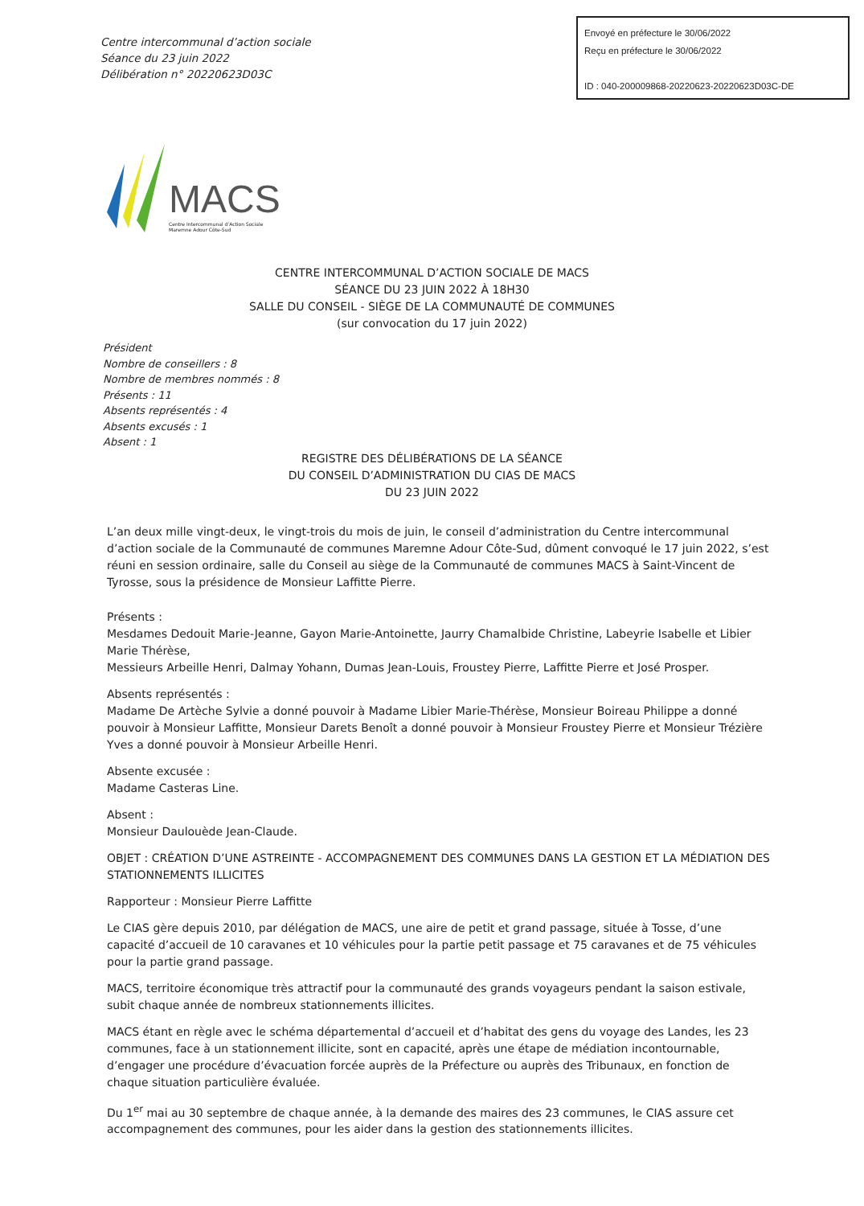Centre intercommunal d’action sociale
Séance du 23 juin 2022
Délibération n° 20220623D03C
Envoyé en préfecture le 30/06/2022
Reçu en préfecture le 30/06/2022
ID : 040-200009868-20220623-20220623D03C-DE
MACS
Centre Intercommunal d’Action Sociale
Maremne Adour Côte-Sud
CENTRE INTERCOMMUNAL D’ACTION SOCIALE DE MACS
SÉANCE DU 23 JUIN 2022 À 18H30
SALLE DU CONSEIL - SIÈGE DE LA COMMUNAUTÉ DE COMMUNES
(sur convocation du 17 juin 2022)
Président
Nombre de conseillers : 8
Nombre de membres nommés : 8
Présents : 11
Absents représentés : 4
Absents excusés : 1
Absent : 1
REGISTRE DES DÉLIBÉRATIONS DE LA SÉANCE
DU CONSEIL D’ADMINISTRATION DU CIAS DE MACS
DU 23 JUIN 2022
L’an deux mille vingt-deux, le vingt-trois du mois de juin, le conseil d’administration du Centre intercommunal d’action sociale de la Communauté de communes Maremne Adour Côte-Sud, dûment convoqué le 17 juin 2022, s’est réuni en session ordinaire, salle du Conseil au siège de la Communauté de communes MACS à Saint-Vincent de Tyrosse, sous la présidence de Monsieur Laffitte Pierre.
Présents :
Mesdames Dedouit Marie-Jeanne, Gayon Marie-Antoinette, Jaurry Chamalbide Christine, Labeyrie Isabelle et Libier Marie Thérèse,
Messieurs Arbeille Henri, Dalmay Yohann, Dumas Jean-Louis, Froustey Pierre, Laffitte Pierre et José Prosper.
Absents représentés :
Madame De Artèche Sylvie a donné pouvoir à Madame Libier Marie-Thérèse, Monsieur Boireau Philippe a donné pouvoir à Monsieur Laffitte, Monsieur Darets Benoît a donné pouvoir à Monsieur Froustey Pierre et Monsieur Trézière Yves a donné pouvoir à Monsieur Arbeille Henri.
Absente excusée :
Madame Casteras Line.
Absent :
Monsieur Daulouède Jean-Claude.
OBJET : CRÉATION D’UNE ASTREINTE - ACCOMPAGNEMENT DES COMMUNES DANS LA GESTION ET LA MÉDIATION DES STATIONNEMENTS ILLICITES
Rapporteur : Monsieur Pierre Laffitte
Le CIAS gère depuis 2010, par délégation de MACS, une aire de petit et grand passage, située à Tosse, d’une capacité d’accueil de 10 caravanes et 10 véhicules pour la partie petit passage et 75 caravanes et de 75 véhicules pour la partie grand passage.
MACS, territoire économique très attractif pour la communauté des grands voyageurs pendant la saison estivale, subit chaque année de nombreux stationnements illicites.
MACS étant en règle avec le schéma départemental d’accueil et d’habitat des gens du voyage des Landes, les 23 communes, face à un stationnement illicite, sont en capacité, après une étape de médiation incontournable, d’engager une procédure d’évacuation forcée auprès de la Préfecture ou auprès des Tribunaux, en fonction de chaque situation particulière évaluée.
Du 1<sup>er</sup> mai au 30 septembre de chaque année, à la demande des maires des 23 communes, le CIAS assure cet accompagnement des communes, pour les aider dans la gestion des stationnements illicites.